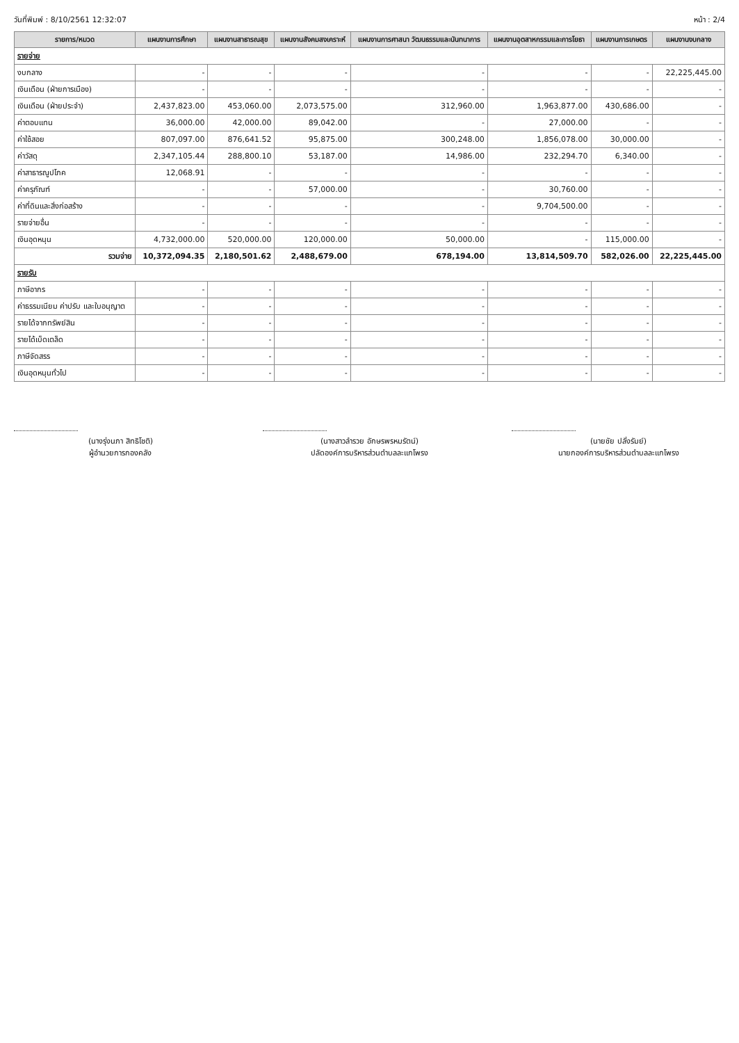วันที่พิมพ์ : 8/10/2561 12:32:07 หน้า : 2/4
| รายการ/หมวด | แผนงานการศึกษา | แผนงานสาธารณสุข | แผนงานสังคมสงเคราะห์ | แผนงานการศาสนา วัฒนธรรมและนันทนาการ | แผนงานอุตสาหกรรมและการโยธา | แผนงานการเกษตร | แผนงานงบกลาง |
| --- | --- | --- | --- | --- | --- | --- | --- |
| รายจ่าย | | | | | | | |
| งบกลาง | - | - | - | - | - | - | 22,225,445.00 |
| เงินเดือน (ฝ่ายการเมือง) | - | - | - | - | - | - | - |
| เงินเดือน (ฝ่ายประจำ) | 2,437,823.00 | 453,060.00 | 2,073,575.00 | 312,960.00 | 1,963,877.00 | 430,686.00 | - |
| ค่าตอบแทน | 36,000.00 | 42,000.00 | 89,042.00 | - | 27,000.00 | - | - |
| ค่าใช้สอย | 807,097.00 | 876,641.52 | 95,875.00 | 300,248.00 | 1,856,078.00 | 30,000.00 | - |
| ค่าวัสดุ | 2,347,105.44 | 288,800.10 | 53,187.00 | 14,986.00 | 232,294.70 | 6,340.00 | - |
| ค่าสาธารณูปโภค | 12,068.91 | - | - | - | - | - | - |
| ค่าครุภัณฑ์ | - | - | 57,000.00 | - | 30,760.00 | - | - |
| ค่าที่ดินและสิ่งก่อสร้าง | - | - | - | - | 9,704,500.00 | - | - |
| รายจ่ายอื่น | - | - | - | - | - | - | - |
| เงินอุดหนุน | 4,732,000.00 | 520,000.00 | 120,000.00 | 50,000.00 | - | 115,000.00 | - |
| รวมจ่าย | 10,372,094.35 | 2,180,501.62 | 2,488,679.00 | 678,194.00 | 13,814,509.70 | 582,026.00 | 22,225,445.00 |
| รายรับ | | | | | | | |
| ภาษีอากร | - | - | - | - | - | - | - |
| ค่าธรรมเนียม ค่าปรับ และใบอนุญาต | - | - | - | - | - | - | - |
| รายได้จากทรัพย์สิน | - | - | - | - | - | - | - |
| รายได้เบ็ดเตล็ด | - | - | - | - | - | - | - |
| ภาษีจัดสรร | - | - | - | - | - | - | - |
| เงินอุดหนุนทั่วไป | - | - | - | - | - | - | - |
(นางรุ่งนภา สิทธิโชติ)
ผู้อำนวยการกองคลัง
(นางสาวลำรวย อักษรพรหมรัตน์)
ปลัดองค์การบริหารส่วนตำบลละแกโพรง
(นายชัย ปลั่งรัมย์)
นายกองค์การบริหารส่วนตำบลละแกโพรง